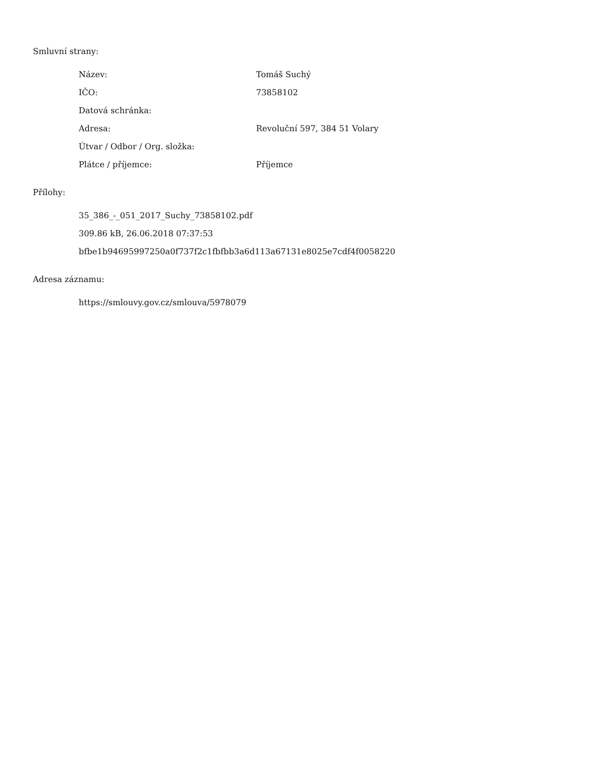Smluvní strany:
| Název: | Tomáš Suchý |
| IČO: | 73858102 |
| Datová schránka: | |
| Adresa: | Revoluční 597, 384 51 Volary |
| Útvar / Odbor / Org. složka: | |
| Plátce / příjemce: | Příjemce |
Přílohy:
35_386_-_051_2017_Suchy_73858102.pdf
309.86 kB, 26.06.2018 07:37:53
bfbe1b94695997250a0f737f2c1fbfbb3a6d113a67131e8025e7cdf4f0058220
Adresa záznamu:
https://smlouvy.gov.cz/smlouva/5978079